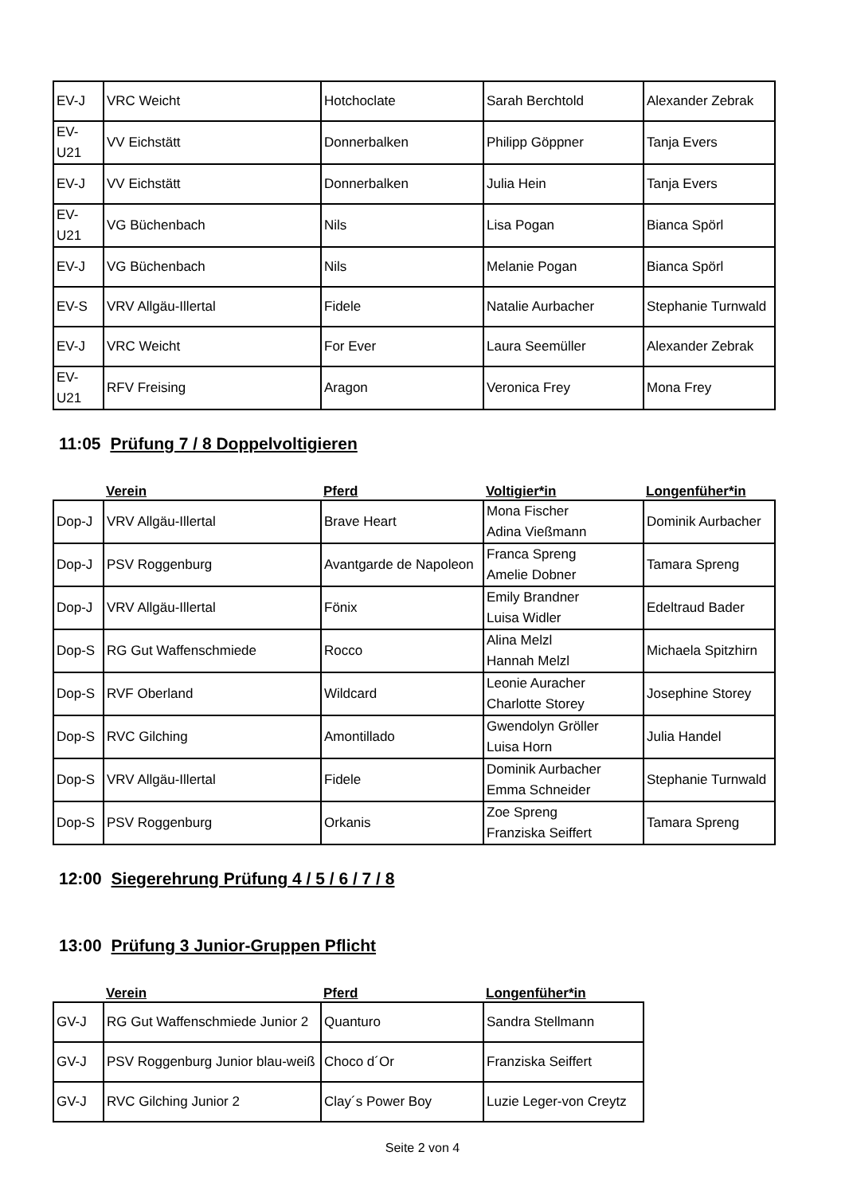| EV-J | VRC Weicht | Hotchoclate | Sarah Berchtold | Alexander Zebrak |
| EV-U21 | VV Eichstätt | Donnerbalken | Philipp Göppner | Tanja Evers |
| EV-J | VV Eichstätt | Donnerbalken | Julia Hein | Tanja Evers |
| EV-U21 | VG Büchenbach | Nils | Lisa Pogan | Bianca Spörl |
| EV-J | VG Büchenbach | Nils | Melanie Pogan | Bianca Spörl |
| EV-S | VRV Allgäu-Illertal | Fidele | Natalie Aurbacher | Stephanie Turnwald |
| EV-J | VRC Weicht | For Ever | Laura Seemüller | Alexander Zebrak |
| EV-U21 | RFV Freising | Aragon | Veronica Frey | Mona Frey |
11:05 Prüfung 7 / 8 Doppelvoltigieren
| | Verein | Pferd | Voltigier*in | Longenfüher*in |
| --- | --- | --- | --- | --- |
| Dop-J | VRV Allgäu-Illertal | Brave Heart | Mona Fischer Adina Vießmann | Dominik Aurbacher |
| Dop-J | PSV Roggenburg | Avantgarde de Napoleon | Franca Spreng Amelie Dobner | Tamara Spreng |
| Dop-J | VRV Allgäu-Illertal | Fönix | Emily Brandner Luisa Widler | Edeltraud Bader |
| Dop-S | RG Gut Waffenschmiede | Rocco | Alina Melzl Hannah Melzl | Michaela Spitzhirn |
| Dop-S | RVF Oberland | Wildcard | Leonie Auracher Charlotte Storey | Josephine Storey |
| Dop-S | RVC Gilching | Amontillado | Gwendolyn Gröller Luisa Horn | Julia Handel |
| Dop-S | VRV Allgäu-Illertal | Fidele | Dominik Aurbacher Emma Schneider | Stephanie Turnwald |
| Dop-S | PSV Roggenburg | Orkanis | Zoe Spreng Franziska Seiffert | Tamara Spreng |
12:00 Siegerehrung Prüfung 4 / 5 / 6 / 7 / 8
13:00 Prüfung 3 Junior-Gruppen Pflicht
| | Verein | Pferd | Longenfüher*in |
| --- | --- | --- | --- |
| GV-J | RG Gut Waffenschmiede Junior 2 | Quanturo | Sandra Stellmann |
| GV-J | PSV Roggenburg Junior blau-weiß | Choco d´Or | Franziska Seiffert |
| GV-J | RVC Gilching Junior 2 | Clay´s Power Boy | Luzie Leger-von Creytz |
Seite 2 von 4